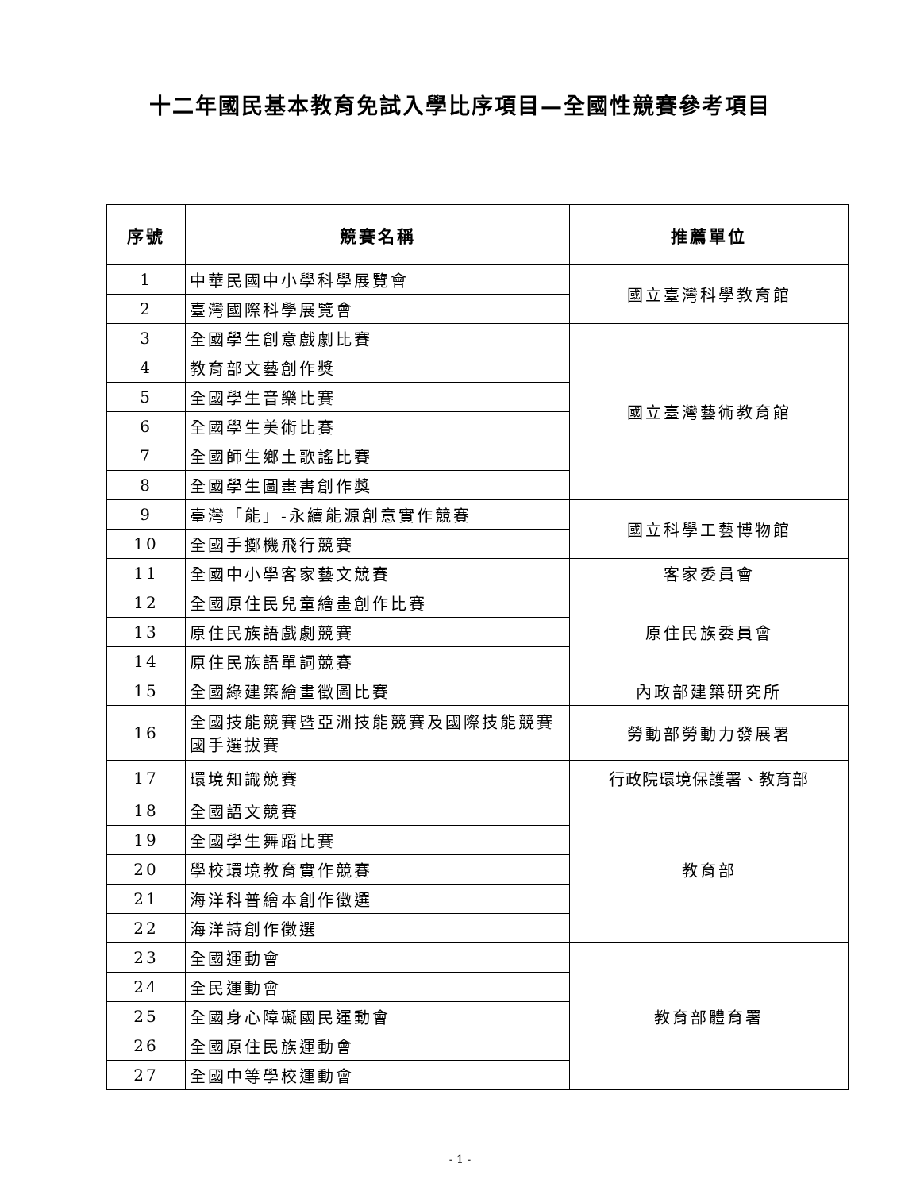十二年國民基本教育免試入學比序項目—全國性競賽參考項目
| 序號 | 競賽名稱 | 推薦單位 |
| --- | --- | --- |
| 1 | 中華民國中小學科學展覽會 | 國立臺灣科學教育館 |
| 2 | 臺灣國際科學展覽會 | |
| 3 | 全國學生創意戲劇比賽 | 國立臺灣藝術教育館 |
| 4 | 教育部文藝創作獎 | |
| 5 | 全國學生音樂比賽 | |
| 6 | 全國學生美術比賽 | |
| 7 | 全國師生鄉土歌謠比賽 | |
| 8 | 全國學生圖畫書創作獎 | |
| 9 | 臺灣「能」-永續能源創意實作競賽 | 國立科學工藝博物館 |
| 10 | 全國手擲機飛行競賽 | |
| 11 | 全國中小學客家藝文競賽 | 客家委員會 |
| 12 | 全國原住民兒童繪畫創作比賽 | 原住民族委員會 |
| 13 | 原住民族語戲劇競賽 | |
| 14 | 原住民族語單詞競賽 | |
| 15 | 全國綠建築繪畫徵圖比賽 | 內政部建築研究所 |
| 16 | 全國技能競賽暨亞洲技能競賽及國際技能競賽國手選拔賽 | 勞動部勞動力發展署 |
| 17 | 環境知識競賽 | 行政院環境保護署、教育部 |
| 18 | 全國語文競賽 | 教育部 |
| 19 | 全國學生舞蹈比賽 | |
| 20 | 學校環境教育實作競賽 | |
| 21 | 海洋科普繪本創作徵選 | |
| 22 | 海洋詩創作徵選 | |
| 23 | 全國運動會 | 教育部體育署 |
| 24 | 全民運動會 | |
| 25 | 全國身心障礙國民運動會 | |
| 26 | 全國原住民族運動會 | |
| 27 | 全國中等學校運動會 | |
- 1 -